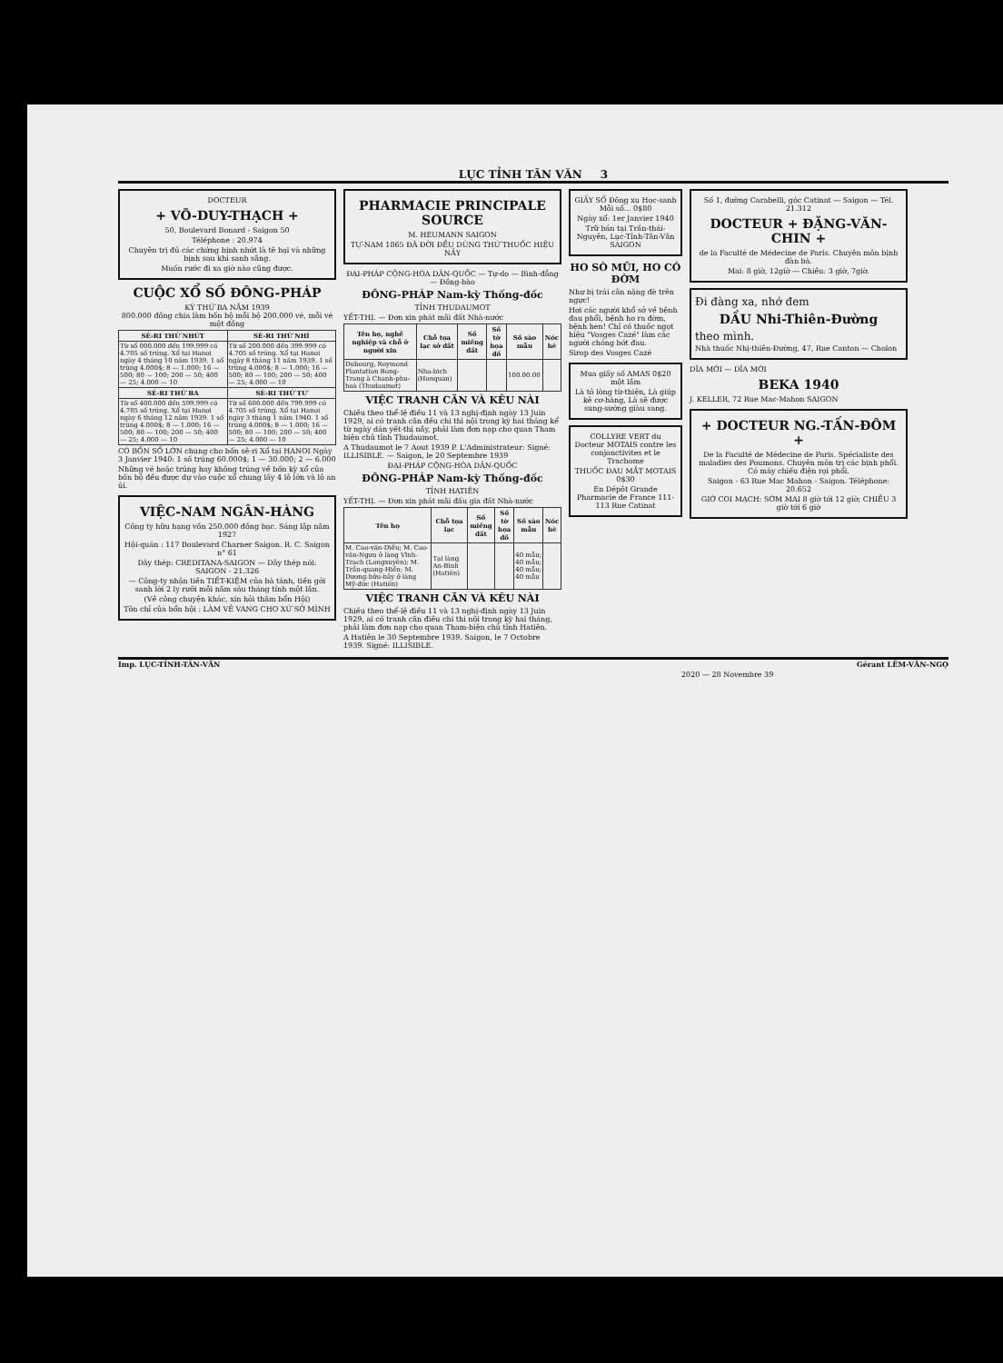LỤC TỈNH TÂN VĂN 3
DOCTEUR
+ VÕ-DUY-THẠCH +
50, Boulevard Bonard - Saigon 50
Téléphone : 20.974
Chuyên trị đủ các chứng bịnh nhứt là tê bại và những bịnh sau khi sanh sãng.
Muốn rước đi xa giờ nào cũng được.
CUỘC XỔ SỐ ĐÔNG-PHÁP
KỲ THỨ BA NĂM 1939
800.000 đồng chia làm bốn bộ mỗi bộ 200.000 vé, mỗi vé một đồng
| SÉ-RI THỨ NHỨT | SÉ-RI THỨ NHÌ |
| --- | --- |
| Từ số 000.000 đến 199.999 có 4.705 số trúng. Xổ tại Hanoi ngày 4 tháng 10 năm 1939. 1 số trúng 4.000$; 8 — 1.000; 16 — 500; 80 — 100; 200 — 50; 400 — 25; 4.000 — 10 | Từ số 200.000 đến 399.999 có 4.705 số trúng. Xổ tại Hanoi ngày 8 tháng 11 năm 1939. 1 số trúng 4.000$; 8 — 1.000; 16 — 500; 80 — 100; 200 — 50; 400 — 25; 4.000 — 10 |
| SÉ-RI THỨ BA | SÉ-RI THỨ TƯ |
| Từ số 400.000 đến 599.999 có 4.705 số trúng. Xổ tại Hanoi ngày 6 tháng 12 năm 1939. 1 số trúng 4.000$; 8 — 1.000; 16 — 500; 80 — 100; 200 — 50; 400 — 25; 4.000 — 10 | Từ số 600.000 đến 799.999 có 4.705 số trúng. Xổ tại Hanoi ngày 3 tháng 1 năm 1940. 1 số trúng 4.000$; 8 — 1.000; 16 — 500; 80 — 100; 200 — 50; 400 — 25; 4.000 — 10 |
CÓ BỐN SỐ LỚN chung cho bốn sê-ri Xổ tại HANOI Ngày 3 Janvier 1940: 1 số trúng 60.000$; 1 — 30.000; 2 — 6.000
Những vé hoặc trúng hay không trúng về bốn kỳ xổ của bốn bộ đều được dự vào cuộc xổ chung lấy 4 lô lớn và lô an ủi.
VIỆC-NAM NGÂN-HÀNG
Công ty hữu hạng vốn 250.000 đồng bạc. Sáng lập năm 1927
Hội-quán : 117 Boulevard Charner Saigon. R. C. Saigon n° 61
Dây thép: CREDITANA-SAIGON — Dây thép nói: SAIGON - 21.326
— Công-ty nhận tiền TIẾT-KIỆM của bà tánh, tiền gởi sanh lời 2 ly rưỡi mỗi năm sáu tháng tính một lần.
(Về công chuyện khác, xin hỏi thăm bổn Hội)
Tôn chỉ của bổn hội : LÀM VẺ VANG CHO XỨ SỞ MÌNH
PHARMACIE PRINCIPALE SOURCE
M. HEUMANN SAIGON
TỰ-NAM 1865 ĐÃ ĐỜI ĐỀU DÙNG THỨ THUỐC HIỆU NẦY
ĐẠI-PHÁP CỘNG-HÒA DÂN-QUỐC — Tự-do — Bình-đẳng — Đồng-bào
ĐÔNG-PHÁP Nam-kỳ Thống-đốc
TỈNH THUDAUMOT
YẾT-THỊ. — Đơn xin phát mãi đất Nhà-nước
| Tên họ, nghề nghiệp và chỗ ở người xin | Chỗ tọa lạc sở đất | Số miếng đất | Số tờ họa đồ | Số sào mẫu | Nóc hè |
| --- | --- | --- | --- | --- | --- |
| Dubourg, Roymond Plantation Bong-Trang à Chanh-phu-hoà (Thudaumot) | Nha-bich (Honquan) | | | 100.00.00 | |
VIỆC TRANH CÃN VÀ KÊU NÀI
Chiều theo thể-lệ điều 11 và 13 nghị-định ngày 13 Juin 1929, ai có tranh cãn đều chi thì nội trong kỳ hai tháng kể từ ngày dán yết-thị nầy, phải làm đơn nạp cho quan Tham biện chủ tỉnh Thudaumot.
A Thudaumot le 7 Aout 1939 P. L'Administrateur: Signé: ILLISIBLE. — Saigon, le 20 Septembre 1939
ĐẠI-PHÁP CỘNG-HÒA DÂN-QUỐC
ĐÔNG-PHÁP Nam-kỳ Thống-đốc
TỈNH HATIÊN
YẾT-THỊ. — Đơn xin phát mãi đấu gia đất Nhà-nước
| Tên họ | Chỗ tọa lạc | Số miếng đất | Số tờ họa đồ | Số sào mẫu | Nóc hè |
| --- | --- | --- | --- | --- | --- |
| M. Cao-văn-Diều; M. Cao-văn-Ngưu ở làng Vĩnh-Trạch (Longxuyên); M. Trần-quang-Hiền; M. Dương-bửu-hãy ở làng Mỹ-đức (Hatiên) | Tại làng An-Bình (Hatiên) | | | 40 mẫu; 40 mẫu; 40 mẫu; 40 mẫu | |
VIỆC TRANH CÃN VÀ KÊU NÀI
Chiều theo thể-lệ điều 11 và 13 nghị-định ngày 13 Juin 1929, ai có tranh cãn điều chi thì nội trong kỳ hai tháng, phải làm đơn nạp cho quan Tham-biện chủ tỉnh Hatiên.
A Hatiên le 30 Septembre 1939. Saigon, le 7 Octobre 1939. Signé: ILLISIBLE.
GIẤY SỐ Đông xu Học-sanh Mỗi số... 0$80
Ngày xổ: 1er Janvier 1940
Trữ bán tại Trần-thái-Nguyên, Lục-Tỉnh-Tân-Văn SAIGON
HO SÒ MŨI, HO CÓ ĐỜM
Như bị trái cân nặng đè trên ngực!
Hơi các người khổ sở về bệnh đau phổi, bệnh ho ra đờm, bệnh hen! Chỉ có thuốc ngọt hiệu "Vosges Cazé" làm các người chóng bớt đau.
Sirop des Vosges Cazé
Mua giấy số AMAS 0$20 một lầm
Là tỏ lòng từ-thiện, Là giúp kẻ cơ-hàng, Là sẽ được sung-sướng giàu sang.
COLLYRE VERT du Docteur MOTAIS contre les conjonctivites et le Trachome
THUỐC ĐAU MẮT MOTAIS 0$30
En Dépôt Grande Pharmacie de France 111-113 Rue Catinat
Số 1, đường Carabelli, góc Catinat — Saigon — Tél. 21.312
DOCTEUR + ĐẶNG-VĂN-CHIN +
de la Faculté de Médecine de Paris. Chuyên môn bịnh đàn bà.
Mai: 8 giờ, 12giờ — Chiều: 3 giờ, 7giờ.
Đi đàng xa, nhớ đem
DẦU Nhi-Thiên-Đường
theo mình.
Nhà thuốc Nhị-thiên-Đường, 47, Rue Canton — Cholon
DĨA MỚI — DĨA MỚI
BEKA 1940
J. KELLER, 72 Rue Mac-Mahon SAIGON
+ DOCTEUR NG.-TẤN-ĐÔM +
De la Faculté de Médecine de Paris. Spécialiste des maladies des Poumons. Chuyên môn trị các bịnh phổi. Có máy chiếu điện rọi phổi.
Saigon - 63 Rue Mac Mahon - Saigon. Téléphone: 20.652
GIỜ COI MẠCH: SỚM MAI 8 giờ tới 12 giờ; CHIỀU 3 giờ tới 6 giờ
Imp. LỤC-TỈNH-TÂN-VĂN Gérant LÊM-VĂN-NGỌ
2020 — 28 Novembre 39